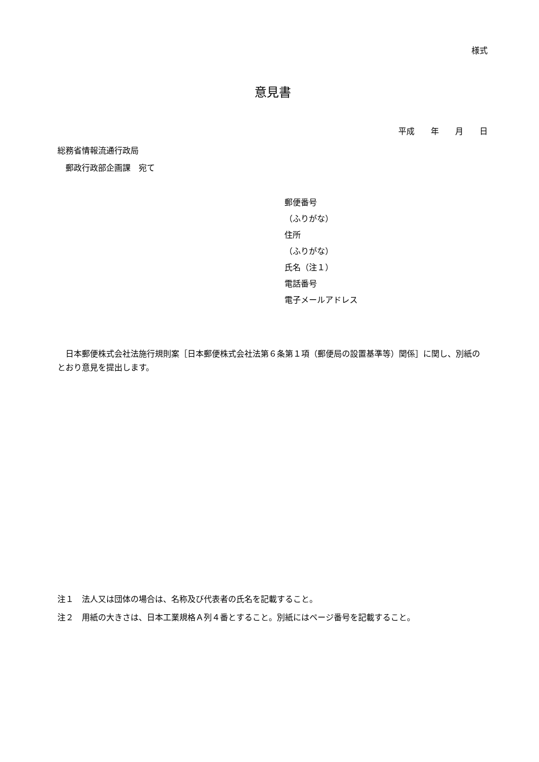様式
意見書
平成　　年　　月　　日
総務省情報流通行政局
　郵政行政部企画課　宛て
郵便番号
（ふりがな）
住所
（ふりがな）
氏名（注１）
電話番号
電子メールアドレス
　日本郵便株式会社法施行規則案［日本郵便株式会社法第６条第１項（郵便局の設置基準等）関係］に関し、別紙のとおり意見を提出します。
注１　法人又は団体の場合は、名称及び代表者の氏名を記載すること。
注２　用紙の大きさは、日本工業規格Ａ列４番とすること。別紙にはページ番号を記載すること。